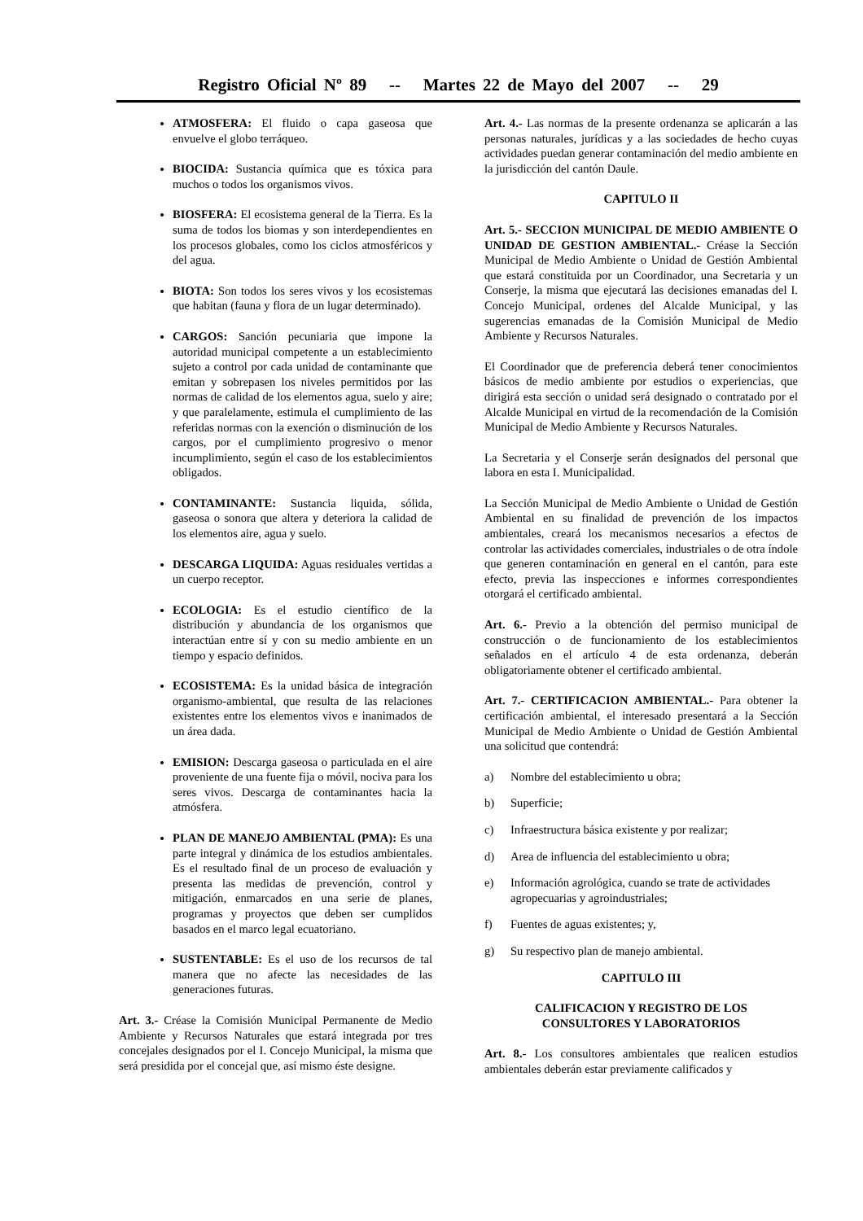Registro Oficial Nº 89 -- Martes 22 de Mayo del 2007 -- 29
ATMOSFERA: El fluido o capa gaseosa que envuelve el globo terráqueo.
BIOCIDA: Sustancia química que es tóxica para muchos o todos los organismos vivos.
BIOSFERA: El ecosistema general de la Tierra. Es la suma de todos los biomas y son interdependientes en los procesos globales, como los ciclos atmosféricos y del agua.
BIOTA: Son todos los seres vivos y los ecosistemas que habitan (fauna y flora de un lugar determinado).
CARGOS: Sanción pecuniaria que impone la autoridad municipal competente a un establecimiento sujeto a control por cada unidad de contaminante que emitan y sobrepasen los niveles permitidos por las normas de calidad de los elementos agua, suelo y aire; y que paralelamente, estimula el cumplimiento de las referidas normas con la exención o disminución de los cargos, por el cumplimiento progresivo o menor incumplimiento, según el caso de los establecimientos obligados.
CONTAMINANTE: Sustancia liquida, sólida, gaseosa o sonora que altera y deteriora la calidad de los elementos aire, agua y suelo.
DESCARGA LIQUIDA: Aguas residuales vertidas a un cuerpo receptor.
ECOLOGIA: Es el estudio científico de la distribución y abundancia de los organismos que interactúan entre sí y con su medio ambiente en un tiempo y espacio definidos.
ECOSISTEMA: Es la unidad básica de integración organismo-ambiental, que resulta de las relaciones existentes entre los elementos vivos e inanimados de un área dada.
EMISION: Descarga gaseosa o particulada en el aire proveniente de una fuente fija o móvil, nociva para los seres vivos. Descarga de contaminantes hacia la atmósfera.
PLAN DE MANEJO AMBIENTAL (PMA): Es una parte integral y dinámica de los estudios ambientales. Es el resultado final de un proceso de evaluación y presenta las medidas de prevención, control y mitigación, enmarcados en una serie de planes, programas y proyectos que deben ser cumplidos basados en el marco legal ecuatoriano.
SUSTENTABLE: Es el uso de los recursos de tal manera que no afecte las necesidades de las generaciones futuras.
Art. 3.- Créase la Comisión Municipal Permanente de Medio Ambiente y Recursos Naturales que estará integrada por tres concejales designados por el I. Concejo Municipal, la misma que será presidida por el concejal que, así mismo éste designe.
Art. 4.- Las normas de la presente ordenanza se aplicarán a las personas naturales, jurídicas y a las sociedades de hecho cuyas actividades puedan generar contaminación del medio ambiente en la jurisdicción del cantón Daule.
CAPITULO II
Art. 5.- SECCION MUNICIPAL DE MEDIO AMBIENTE O UNIDAD DE GESTION AMBIENTAL.- Créase la Sección Municipal de Medio Ambiente o Unidad de Gestión Ambiental que estará constituida por un Coordinador, una Secretaria y un Conserje, la misma que ejecutará las decisiones emanadas del I. Concejo Municipal, ordenes del Alcalde Municipal, y las sugerencias emanadas de la Comisión Municipal de Medio Ambiente y Recursos Naturales.
El Coordinador que de preferencia deberá tener conocimientos básicos de medio ambiente por estudios o experiencias, que dirigirá esta sección o unidad será designado o contratado por el Alcalde Municipal en virtud de la recomendación de la Comisión Municipal de Medio Ambiente y Recursos Naturales.
La Secretaria y el Conserje serán designados del personal que labora en esta I. Municipalidad.
La Sección Municipal de Medio Ambiente o Unidad de Gestión Ambiental en su finalidad de prevención de los impactos ambientales, creará los mecanismos necesarios a efectos de controlar las actividades comerciales, industriales o de otra índole que generen contaminación en general en el cantón, para este efecto, previa las inspecciones e informes correspondientes otorgará el certificado ambiental.
Art. 6.- Previo a la obtención del permiso municipal de construcción o de funcionamiento de los establecimientos señalados en el artículo 4 de esta ordenanza, deberán obligatoriamente obtener el certificado ambiental.
Art. 7.- CERTIFICACION AMBIENTAL.- Para obtener la certificación ambiental, el interesado presentará a la Sección Municipal de Medio Ambiente o Unidad de Gestión Ambiental una solicitud que contendrá:
a) Nombre del establecimiento u obra;
b) Superficie;
c) Infraestructura básica existente y por realizar;
d) Area de influencia del establecimiento u obra;
e) Información agrológica, cuando se trate de actividades agropecuarias y agroindustriales;
f) Fuentes de aguas existentes; y,
g) Su respectivo plan de manejo ambiental.
CAPITULO III
CALIFICACION Y REGISTRO DE LOS
CONSULTORES Y LABORATORIOS
Art. 8.- Los consultores ambientales que realicen estudios ambientales deberán estar previamente calificados y